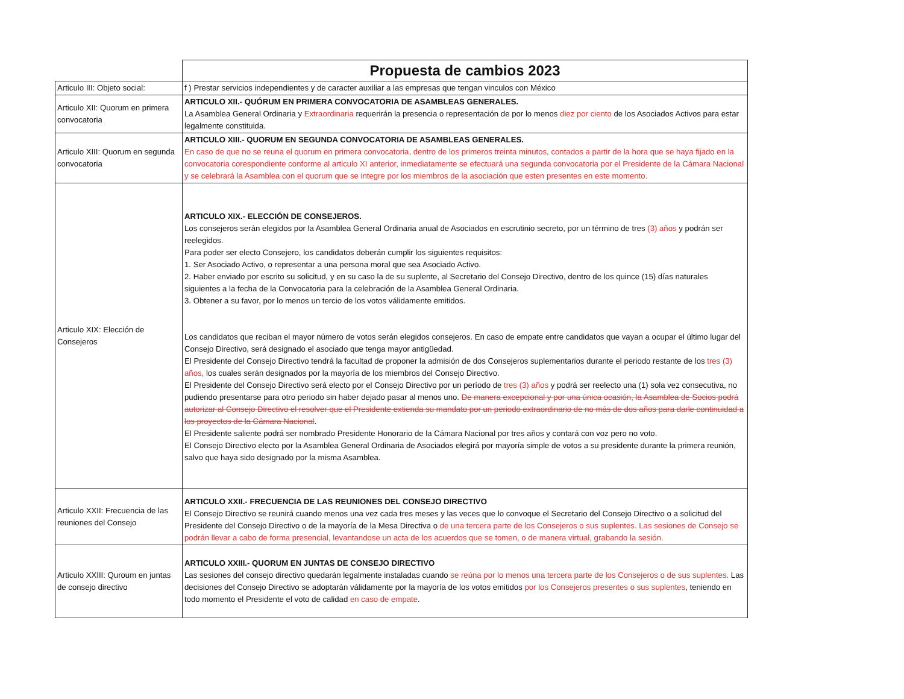| | Propuesta de cambios 2023 |
| Articulo III: Objeto social: | f ) Prestar servicios independientes y de caracter auxiliar a las empresas que tengan vinculos con México |
| Articulo XII: Quorum en primera convocatoria | ARTICULO XII.- QUÓRUM EN PRIMERA CONVOCATORIA DE ASAMBLEAS GENERALES. La Asamblea General Ordinaria y Extraordinaria requerirán la presencia o representación de por lo menos diez por ciento de los Asociados Activos para estar legalmente constituida. |
| Articulo XIII: Quorum en segunda convocatoria | ARTICULO XIII.- QUORUM EN SEGUNDA CONVOCATORIA DE ASAMBLEAS GENERALES. En caso de que no se reuna el quorum en primera convocatoria, dentro de los primeros treinta minutos, contados a partir de la hora que se haya fijado en la convocatoria corespondiente conforme al articulo XI anterior, inmediatamente se efectuará una segunda convocatoria por el Presidente de la Cámara Nacional y se celebrará la Asamblea con el quorum que se integre por los miembros de la asociación que esten presentes en este momento. |
| Articulo XIX: Elección de Consejeros | ARTICULO XIX.- ELECCIÓN DE CONSEJEROS. Los consejeros serán elegidos por la Asamblea General Ordinaria anual de Asociados en escrutinio secreto, por un término de tres (3) años y podrán ser reelegidos. Para poder ser electo Consejero, los candidatos deberán cumplir los siguientes requisitos: 1. Ser Asociado Activo, o representar a una persona moral que sea Asociado Activo. 2. Haber enviado por escrito su solicitud, y en su caso la de su suplente, al Secretario del Consejo Directivo, dentro de los quince (15) días naturales siguientes a la fecha de la Convocatoria para la celebración de la Asamblea General Ordinaria. 3. Obtener a su favor, por lo menos un tercio de los votos válidamente emitidos. Los candidatos que reciban el mayor número de votos serán elegidos consejeros. En caso de empate entre candidatos que vayan a ocupar el último lugar del Consejo Directivo, será designado el asociado que tenga mayor antigüedad. El Presidente del Consejo Directivo tendrá la facultad de proponer la admisión de dos Consejeros suplementarios durante el periodo restante de los tres (3) años, los cuales serán designados por la mayoría de los miembros del Consejo Directivo. El Presidente del Consejo Directivo será electo por el Consejo Directivo por un período de tres (3) años y podrá ser reelecto una (1) sola vez consecutiva, no pudiendo presentarse para otro periodo sin haber dejado pasar al menos uno. De manera excepcional y por una única ocasión, la Asamblea de Socios podrá autorizar al Consejo Directivo el resolver que el Presidente extienda su mandato por un periodo extraordinario de no más de dos años para darle continuidad a los proyectos de la Cámara Nacional . El Presidente saliente podrá ser nombrado Presidente Honorario de la Cámara Nacional por tres años y contará con voz pero no voto. El Consejo Directivo electo por la Asamblea General Ordinaria de Asociados elegirá por mayoría simple de votos a su presidente durante la primera reunión, salvo que haya sido designado por la misma Asamblea. |
| Articulo XXII: Frecuencia de las reuniones del Consejo | ARTICULO XXII.- FRECUENCIA DE LAS REUNIONES DEL CONSEJO DIRECTIVO El Consejo Directivo se reunirá cuando menos una vez cada tres meses y las veces que lo convoque el Secretario del Consejo Directivo o a solicitud del Presidente del Consejo Directivo o de la mayoría de la Mesa Directiva o de una tercera parte de los Consejeros o sus suplentes. Las sesiones de Consejo se podrán llevar a cabo de forma presencial, levantandose un acta de los acuerdos que se tomen, o de manera virtual, grabando la sesión. |
| Articulo XXIII: Quroum en juntas de consejo directivo | ARTICULO XXIII.- QUORUM EN JUNTAS DE CONSEJO DIRECTIVO Las sesiones del consejo directivo quedarán legalmente instaladas cuando se reúna por lo menos una tercera parte de los Consejeros o de sus suplentes. Las decisiones del Consejo Directivo se adoptarán válidamente por la mayoría de los votos emitidos por los Consejeros presentes o sus suplentes , teniendo en todo momento el Presidente el voto de calidad en caso de empate . |